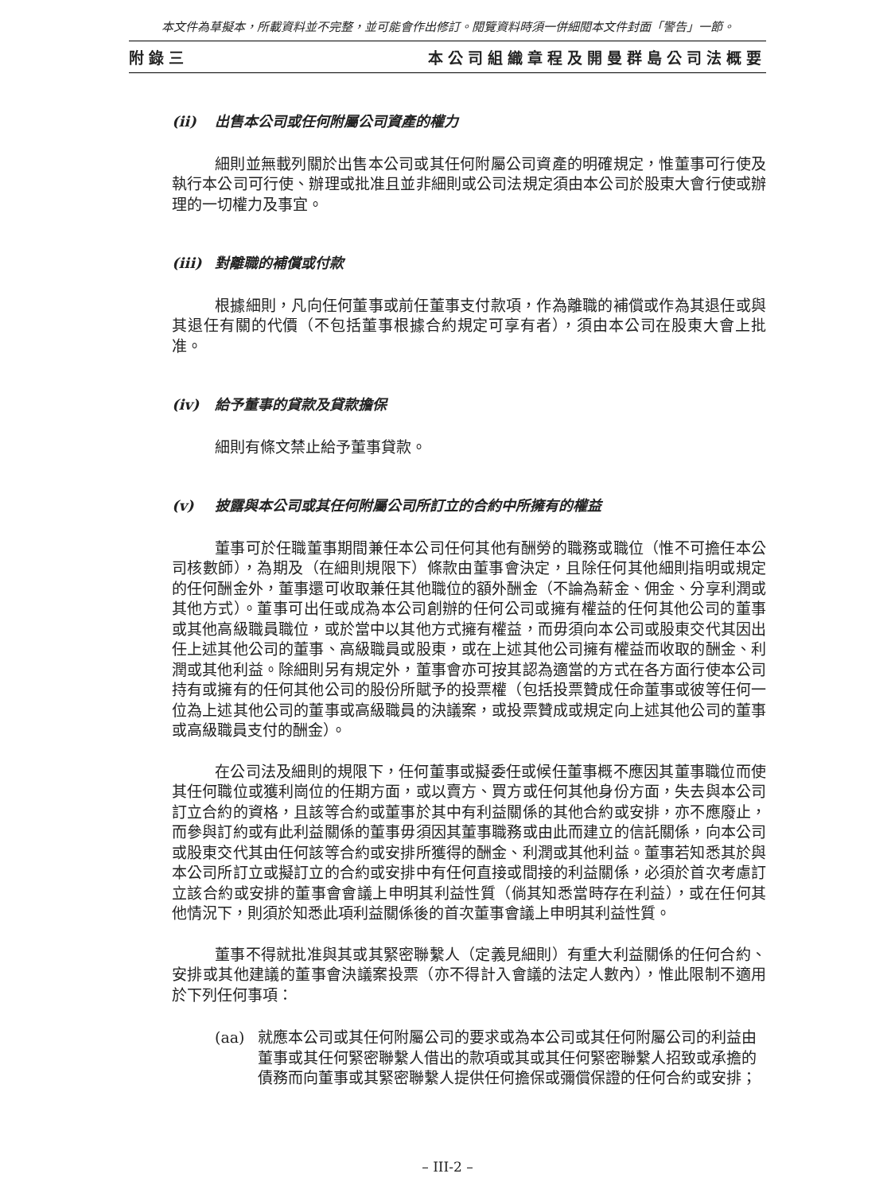本文件為草擬本，所載資料並不完整，並可能會作出修訂。閱覽資料時須一併細閱本文件封面「警告」一節。
附錄三 本公司組織章程及開曼群島公司法概要
(ii) 出售本公司或任何附屬公司資產的權力
細則並無載列關於出售本公司或其任何附屬公司資產的明確規定，惟董事可行使及執行本公司可行使、辦理或批准且並非細則或公司法規定須由本公司於股東大會行使或辦理的一切權力及事宜。
(iii) 對離職的補償或付款
根據細則，凡向任何董事或前任董事支付款項，作為離職的補償或作為其退任或與其退任有關的代價（不包括董事根據合約規定可享有者），須由本公司在股東大會上批准。
(iv) 給予董事的貸款及貸款擔保
細則有條文禁止給予董事貸款。
(v) 披露與本公司或其任何附屬公司所訂立的合約中所擁有的權益
董事可於任職董事期間兼任本公司任何其他有酬勞的職務或職位（惟不可擔任本公司核數師），為期及（在細則規限下）條款由董事會決定，且除任何其他細則指明或規定的任何酬金外，董事還可收取兼任其他職位的額外酬金（不論為薪金、佣金、分享利潤或其他方式）。董事可出任或成為本公司創辦的任何公司或擁有權益的任何其他公司的董事或其他高級職員職位，或於當中以其他方式擁有權益，而毋須向本公司或股東交代其因出任上述其他公司的董事、高級職員或股東，或在上述其他公司擁有權益而收取的酬金、利潤或其他利益。除細則另有規定外，董事會亦可按其認為適當的方式在各方面行使本公司持有或擁有的任何其他公司的股份所賦予的投票權（包括投票贊成任命董事或彼等任何一位為上述其他公司的董事或高級職員的決議案，或投票贊成或規定向上述其他公司的董事或高級職員支付的酬金）。
在公司法及細則的規限下，任何董事或擬委任或候任董事概不應因其董事職位而使其任何職位或獲利崗位的任期方面，或以賣方、買方或任何其他身份方面，失去與本公司訂立合約的資格，且該等合約或董事於其中有利益關係的其他合約或安排，亦不應廢止，而參與訂約或有此利益關係的董事毋須因其董事職務或由此而建立的信託關係，向本公司或股東交代其由任何該等合約或安排所獲得的酬金、利潤或其他利益。董事若知悉其於與本公司所訂立或擬訂立的合約或安排中有任何直接或間接的利益關係，必須於首次考慮訂立該合約或安排的董事會會議上申明其利益性質（倘其知悉當時存在利益），或在任何其他情況下，則須於知悉此項利益關係後的首次董事會議上申明其利益性質。
董事不得就批准與其或其緊密聯繫人（定義見細則）有重大利益關係的任何合約、安排或其他建議的董事會決議案投票（亦不得計入會議的法定人數內），惟此限制不適用於下列任何事項：
(aa) 就應本公司或其任何附屬公司的要求或為本公司或其任何附屬公司的利益由董事或其任何緊密聯繫人借出的款項或其或其任何緊密聯繫人招致或承擔的債務而向董事或其緊密聯繫人提供任何擔保或彌償保證的任何合約或安排；
– III-2 –